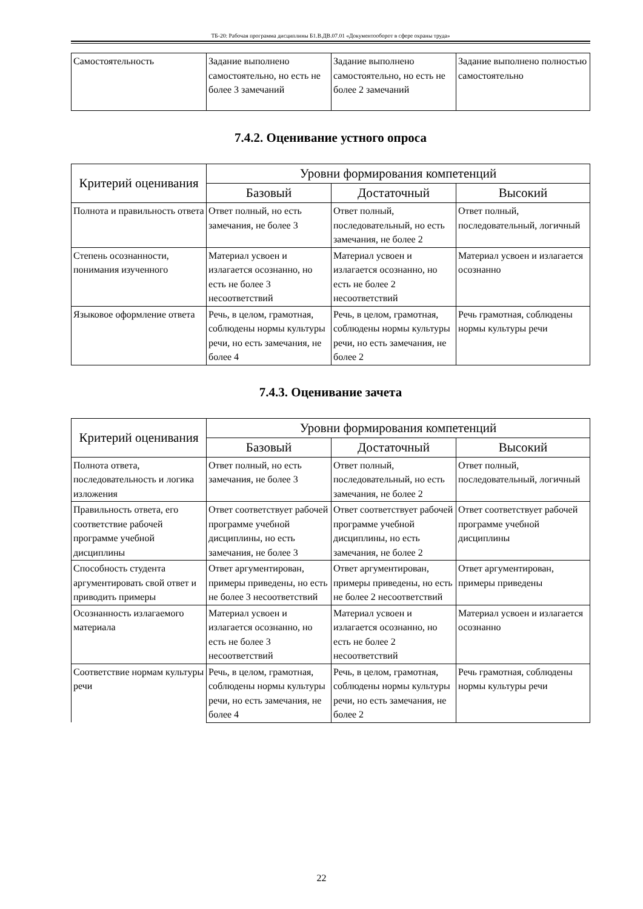ТБ-20: Рабочая программа дисциплины Б1.В.ДВ.07.01 «Документооборот в сфере охраны труда»
| Самостоятельность | Задание выполнено самостоятельно, но есть не более 3 замечаний | Задание выполнено самостоятельно, но есть не более 2 замечаний | Задание выполнено полностью самостоятельно |
7.4.2. Оценивание устного опроса
| Критерий оценивания | Уровни формирования компетенций | | |
| --- | --- | --- | --- |
| | Базовый | Достаточный | Высокий |
| Полнота и правильность ответа | Ответ полный, но есть замечания, не более 3 | Ответ полный, последовательный, но есть замечания, не более 2 | Ответ полный, последовательный, логичный |
| Степень осознанности, понимания изученного | Материал усвоен и излагается осознанно, но есть не более 3 несоответствий | Материал усвоен и излагается осознанно, но есть не более 2 несоответствий | Материал усвоен и излагается осознанно |
| Языковое оформление ответа | Речь, в целом, грамотная, соблюдены нормы культуры речи, но есть замечания, не более 4 | Речь, в целом, грамотная, соблюдены нормы культуры речи, но есть замечания, не более 2 | Речь грамотная, соблюдены нормы культуры речи |
7.4.3. Оценивание зачета
| Критерий оценивания | Уровни формирования компетенций | | |
| --- | --- | --- | --- |
| | Базовый | Достаточный | Высокий |
| Полнота ответа, последовательность и логика изложения | Ответ полный, но есть замечания, не более 3 | Ответ полный, последовательный, но есть замечания, не более 2 | Ответ полный, последовательный, логичный |
| Правильность ответа, его соответствие рабочей программе учебной дисциплины | Ответ соответствует рабочей программе учебной дисциплины, но есть замечания, не более 3 | Ответ соответствует рабочей программе учебной дисциплины, но есть замечания, не более 2 | Ответ соответствует рабочей программе учебной дисциплины |
| Способность студента аргументировать свой ответ и приводить примеры | Ответ аргументирован, примеры приведены, но есть не более 3 несоответствий | Ответ аргументирован, примеры приведены, но есть не более 2 несоответствий | Ответ аргументирован, примеры приведены |
| Осознанность излагаемого материала | Материал усвоен и излагается осознанно, но есть не более 3 несоответствий | Материал усвоен и излагается осознанно, но есть не более 2 несоответствий | Материал усвоен и излагается осознанно |
| Соответствие нормам культуры речи | Речь, в целом, грамотная, соблюдены нормы культуры речи, но есть замечания, не более 4 | Речь, в целом, грамотная, соблюдены нормы культуры речи, но есть замечания, не более 2 | Речь грамотная, соблюдены нормы культуры речи |
22